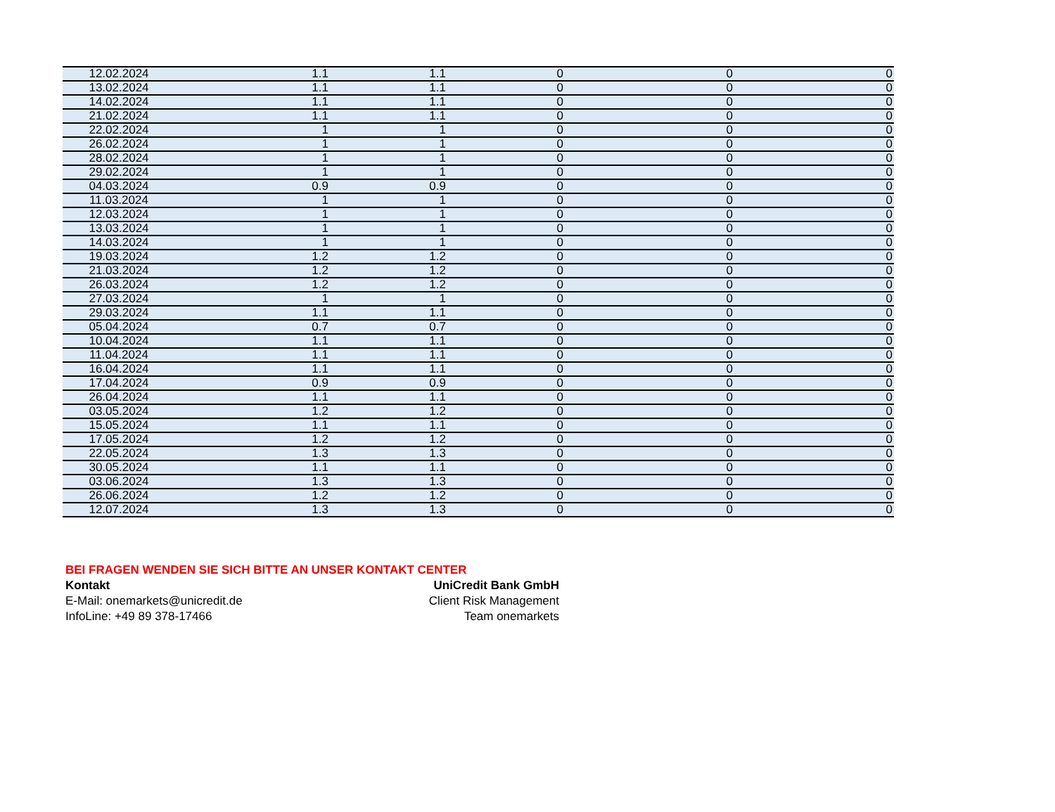| 12.02.2024 | 1.1 | 1.1 | 0 | 0 | 0 |
| 13.02.2024 | 1.1 | 1.1 | 0 | 0 | 0 |
| 14.02.2024 | 1.1 | 1.1 | 0 | 0 | 0 |
| 21.02.2024 | 1.1 | 1.1 | 0 | 0 | 0 |
| 22.02.2024 | 1 | 1 | 0 | 0 | 0 |
| 26.02.2024 | 1 | 1 | 0 | 0 | 0 |
| 28.02.2024 | 1 | 1 | 0 | 0 | 0 |
| 29.02.2024 | 1 | 1 | 0 | 0 | 0 |
| 04.03.2024 | 0.9 | 0.9 | 0 | 0 | 0 |
| 11.03.2024 | 1 | 1 | 0 | 0 | 0 |
| 12.03.2024 | 1 | 1 | 0 | 0 | 0 |
| 13.03.2024 | 1 | 1 | 0 | 0 | 0 |
| 14.03.2024 | 1 | 1 | 0 | 0 | 0 |
| 19.03.2024 | 1.2 | 1.2 | 0 | 0 | 0 |
| 21.03.2024 | 1.2 | 1.2 | 0 | 0 | 0 |
| 26.03.2024 | 1.2 | 1.2 | 0 | 0 | 0 |
| 27.03.2024 | 1 | 1 | 0 | 0 | 0 |
| 29.03.2024 | 1.1 | 1.1 | 0 | 0 | 0 |
| 05.04.2024 | 0.7 | 0.7 | 0 | 0 | 0 |
| 10.04.2024 | 1.1 | 1.1 | 0 | 0 | 0 |
| 11.04.2024 | 1.1 | 1.1 | 0 | 0 | 0 |
| 16.04.2024 | 1.1 | 1.1 | 0 | 0 | 0 |
| 17.04.2024 | 0.9 | 0.9 | 0 | 0 | 0 |
| 26.04.2024 | 1.1 | 1.1 | 0 | 0 | 0 |
| 03.05.2024 | 1.2 | 1.2 | 0 | 0 | 0 |
| 15.05.2024 | 1.1 | 1.1 | 0 | 0 | 0 |
| 17.05.2024 | 1.2 | 1.2 | 0 | 0 | 0 |
| 22.05.2024 | 1.3 | 1.3 | 0 | 0 | 0 |
| 30.05.2024 | 1.1 | 1.1 | 0 | 0 | 0 |
| 03.06.2024 | 1.3 | 1.3 | 0 | 0 | 0 |
| 26.06.2024 | 1.2 | 1.2 | 0 | 0 | 0 |
| 12.07.2024 | 1.3 | 1.3 | 0 | 0 | 0 |
BEI FRAGEN WENDEN SIE SICH BITTE AN UNSER KONTAKT CENTER
Kontakt UniCredit Bank GmbH
E-Mail: onemarkets@unicredit.de Client Risk Management
InfoLine: +49 89 378-17466 Team onemarkets